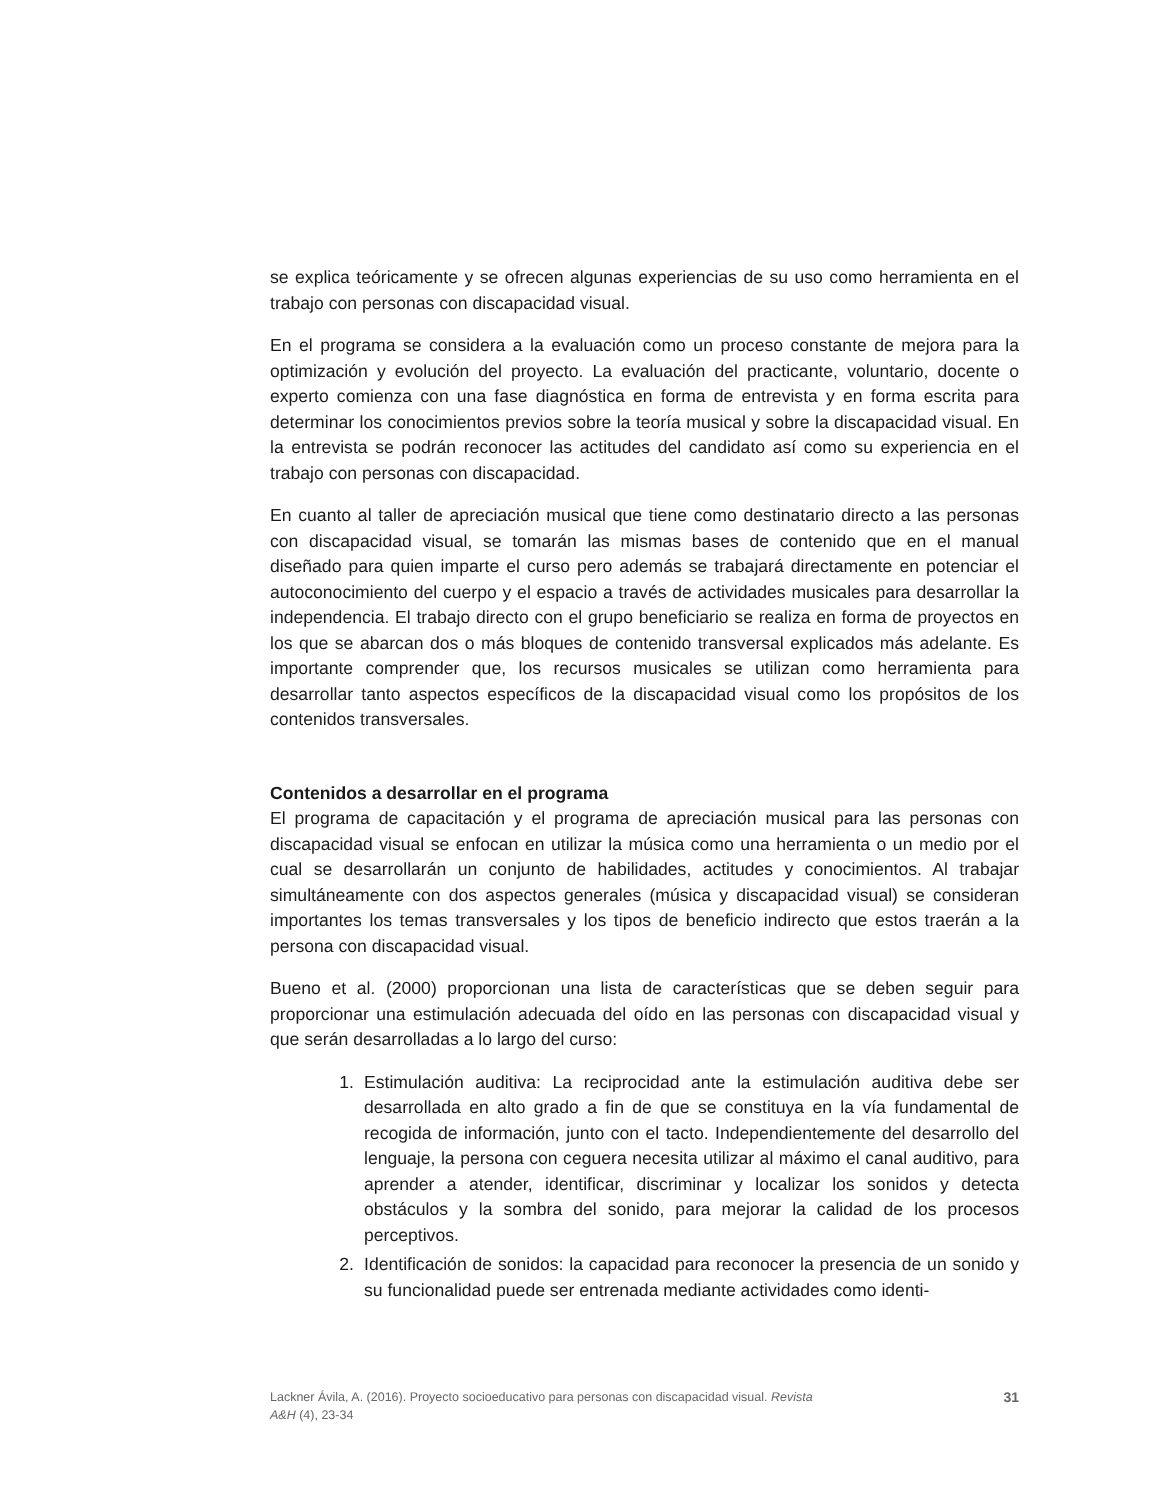se explica teóricamente y se ofrecen algunas experiencias de su uso como herramienta en el trabajo con personas con discapacidad visual.
En el programa se considera a la evaluación como un proceso constante de mejora para la optimización y evolución del proyecto. La evaluación del practicante, voluntario, docente o experto comienza con una fase diagnóstica en forma de entrevista y en forma escrita para determinar los conocimientos previos sobre la teoría musical y sobre la discapacidad visual. En la entrevista se podrán reconocer las actitudes del candidato así como su experiencia en el trabajo con personas con discapacidad.
En cuanto al taller de apreciación musical que tiene como destinatario directo a las personas con discapacidad visual, se tomarán las mismas bases de contenido que en el manual diseñado para quien imparte el curso pero además se trabajará directamente en potenciar el autoconocimiento del cuerpo y el espacio a través de actividades musicales para desarrollar la independencia. El trabajo directo con el grupo beneficiario se realiza en forma de proyectos en los que se abarcan dos o más bloques de contenido transversal explicados más adelante. Es importante comprender que, los recursos musicales se utilizan como herramienta para desarrollar tanto aspectos específicos de la discapacidad visual como los propósitos de los contenidos transversales.
Contenidos a desarrollar en el programa
El programa de capacitación y el programa de apreciación musical para las personas con discapacidad visual se enfocan en utilizar la música como una herramienta o un medio por el cual se desarrollarán un conjunto de habilidades, actitudes y conocimientos. Al trabajar simultáneamente con dos aspectos generales (música y discapacidad visual) se consideran importantes los temas transversales y los tipos de beneficio indirecto que estos traerán a la persona con discapacidad visual.
Bueno et al. (2000) proporcionan una lista de características que se deben seguir para proporcionar una estimulación adecuada del oído en las personas con discapacidad visual y que serán desarrolladas a lo largo del curso:
1. Estimulación auditiva: La reciprocidad ante la estimulación auditiva debe ser desarrollada en alto grado a fin de que se constituya en la vía fundamental de recogida de información, junto con el tacto. Independientemente del desarrollo del lenguaje, la persona con ceguera necesita utilizar al máximo el canal auditivo, para aprender a atender, identificar, discriminar y localizar los sonidos y detecta obstáculos y la sombra del sonido, para mejorar la calidad de los procesos perceptivos.
2. Identificación de sonidos: la capacidad para reconocer la presencia de un sonido y su funcionalidad puede ser entrenada mediante actividades como identi-
Lackner Ávila, A. (2016). Proyecto socioeducativo para personas con discapacidad visual. Revista
A&H (4), 23-34
31